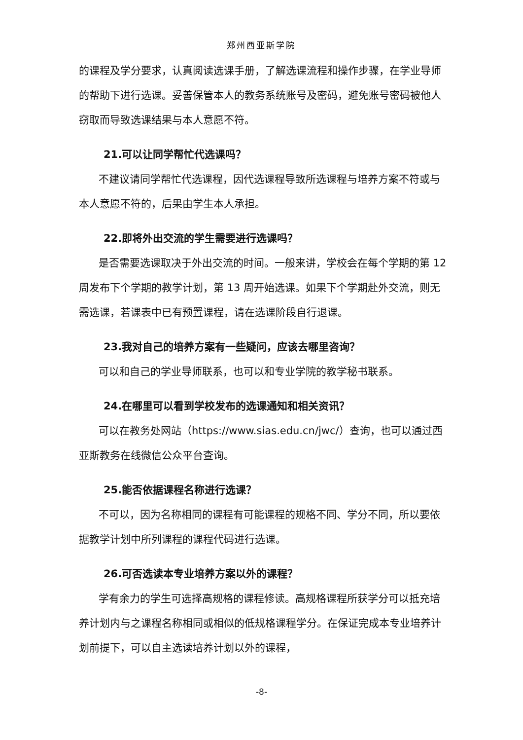郑州西亚斯学院
的课程及学分要求，认真阅读选课手册，了解选课流程和操作步骤，在学业导师的帮助下进行选课。妥善保管本人的教务系统账号及密码，避免账号密码被他人窃取而导致选课结果与本人意愿不符。
21.可以让同学帮忙代选课吗？
不建议请同学帮忙代选课程，因代选课程导致所选课程与培养方案不符或与本人意愿不符的，后果由学生本人承担。
22.即将外出交流的学生需要进行选课吗？
是否需要选课取决于外出交流的时间。一般来讲，学校会在每个学期的第 12 周发布下个学期的教学计划，第 13 周开始选课。如果下个学期赴外交流，则无需选课，若课表中已有预置课程，请在选课阶段自行退课。
23.我对自己的培养方案有一些疑问，应该去哪里咨询？
可以和自己的学业导师联系，也可以和专业学院的教学秘书联系。
24.在哪里可以看到学校发布的选课通知和相关资讯？
可以在教务处网站（https://www.sias.edu.cn/jwc/）查询，也可以通过西亚斯教务在线微信公众平台查询。
25.能否依据课程名称进行选课？
不可以，因为名称相同的课程有可能课程的规格不同、学分不同，所以要依据教学计划中所列课程的课程代码进行选课。
26.可否选读本专业培养方案以外的课程？
学有余力的学生可选择高规格的课程修读。高规格课程所获学分可以抵充培养计划内与之课程名称相同或相似的低规格课程学分。在保证完成本专业培养计划前提下，可以自主选读培养计划以外的课程，
-8-